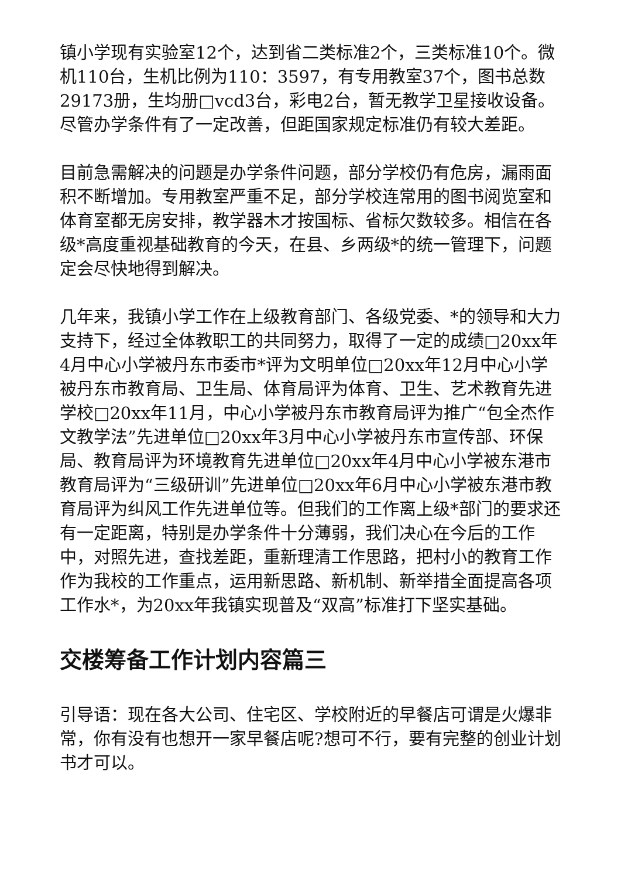镇小学现有实验室12个，达到省二类标准2个，三类标准10个。微机110台，生机比例为110：3597，有专用教室37个，图书总数29173册，生均册□vcd3台，彩电2台，暂无教学卫星接收设备。尽管办学条件有了一定改善，但距国家规定标准仍有较大差距。
目前急需解决的问题是办学条件问题，部分学校仍有危房，漏雨面积不断增加。专用教室严重不足，部分学校连常用的图书阅览室和体育室都无房安排，教学器木才按国标、省标欠数较多。相信在各级*高度重视基础教育的今天，在县、乡两级*的统一管理下，问题定会尽快地得到解决。
几年来，我镇小学工作在上级教育部门、各级党委、*的领导和大力支持下，经过全体教职工的共同努力，取得了一定的成绩□20xx年4月中心小学被丹东市委市*评为文明单位□20xx年12月中心小学被丹东市教育局、卫生局、体育局评为体育、卫生、艺术教育先进学校□20xx年11月，中心小学被丹东市教育局评为推广“包全杰作文教学法”先进单位□20xx年3月中心小学被丹东市宣传部、环保局、教育局评为环境教育先进单位□20xx年4月中心小学被东港市教育局评为“三级研训”先进单位□20xx年6月中心小学被东港市教育局评为纠风工作先进单位等。但我们的工作离上级*部门的要求还有一定距离，特别是办学条件十分薄弱，我们决心在今后的工作中，对照先进，查找差距，重新理清工作思路，把村小的教育工作作为我校的工作重点，运用新思路、新机制、新举措全面提高各项工作水*，为20xx年我镇实现普及“双高”标准打下坚实基础。
交楼筹备工作计划内容篇三
引导语：现在各大公司、住宅区、学校附近的早餐店可谓是火爆非常，你有没有也想开一家早餐店呢?想可不行，要有完整的创业计划书才可以。